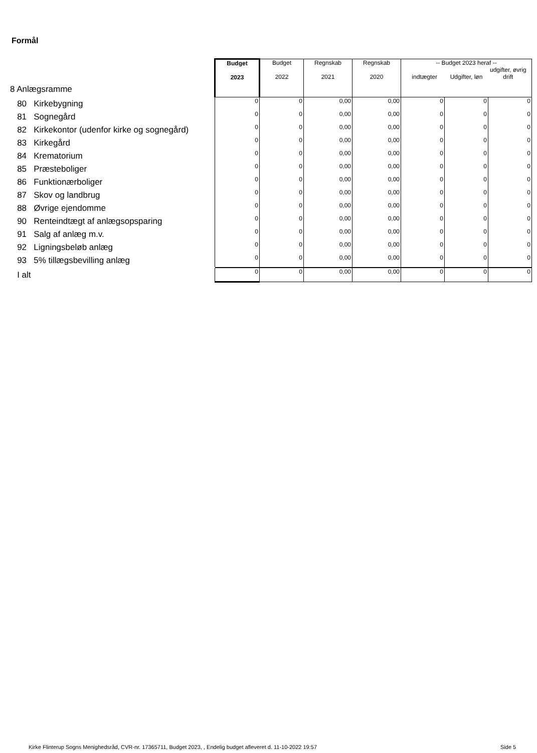Formål
| 8 Anlægsramme | Budget 2023 | Budget 2022 | Regnskab 2021 | Regnskab 2020 | -- Budget 2023 heraf -- indtægter Udgifter, løn udgifter, øvrig drift | | |
| 80 Kirkebygning | 0 | 0 | 0,00 | 0,00 | 0 | 0 | 0 |
| 81 Sognegård | 0 | 0 | 0,00 | 0,00 | 0 | 0 | 0 |
| 82 Kirkekontor (udenfor kirke og sognegård) | 0 | 0 | 0,00 | 0,00 | 0 | 0 | 0 |
| 83 Kirkegård | 0 | 0 | 0,00 | 0,00 | 0 | 0 | 0 |
| 84 Krematorium | 0 | 0 | 0,00 | 0,00 | 0 | 0 | 0 |
| 85 Præsteboliger | 0 | 0 | 0,00 | 0,00 | 0 | 0 | 0 |
| 86 Funktionærboliger | 0 | 0 | 0,00 | 0,00 | 0 | 0 | 0 |
| 87 Skov og landbrug | 0 | 0 | 0,00 | 0,00 | 0 | 0 | 0 |
| 88 Øvrige ejendomme | 0 | 0 | 0,00 | 0,00 | 0 | 0 | 0 |
| 90 Renteindtægt af anlægsopsparing | 0 | 0 | 0,00 | 0,00 | 0 | 0 | 0 |
| 91 Salg af anlæg m.v. | 0 | 0 | 0,00 | 0,00 | 0 | 0 | 0 |
| 92 Ligningsbeløb anlæg | 0 | 0 | 0,00 | 0,00 | 0 | 0 | 0 |
| 93 5% tillægsbevilling anlæg | 0 | 0 | 0,00 | 0,00 | 0 | 0 | 0 |
| I alt | 0 | 0 | 0,00 | 0,00 | 0 | 0 | 0 |
Kirke Flinterup Sogns Menighedsråd, CVR-nr. 17365711, Budget 2023, , Endelig budget afleveret d. 11-10-2022 19:57
Side 5